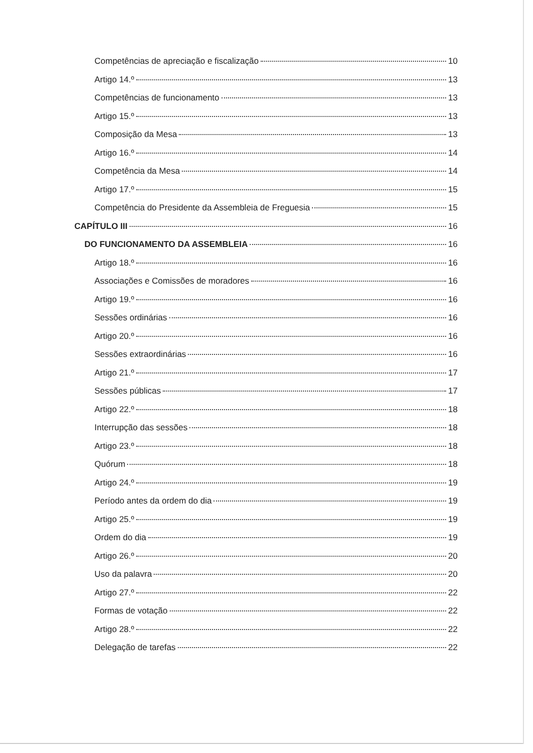Competências de apreciação e fiscalização 10
Artigo 14.º 13
Competências de funcionamento 13
Artigo 15.º 13
Composição da Mesa 13
Artigo 16.º 14
Competência da Mesa 14
Artigo 17.º 15
Competência do Presidente da Assembleia de Freguesia 15
CAPÍTULO III 16
DO FUNCIONAMENTO DA ASSEMBLEIA 16
Artigo 18.º 16
Associações e Comissões de moradores 16
Artigo 19.º 16
Sessões ordinárias 16
Artigo 20.º 16
Sessões extraordinárias 16
Artigo 21.º 17
Sessões públicas 17
Artigo 22.º 18
Interrupção das sessões 18
Artigo 23.º 18
Quórum 18
Artigo 24.º 19
Período antes da ordem do dia 19
Artigo 25.º 19
Ordem do dia 19
Artigo 26.º 20
Uso da palavra 20
Artigo 27.º 22
Formas de votação 22
Artigo 28.º 22
Delegação de tarefas 22